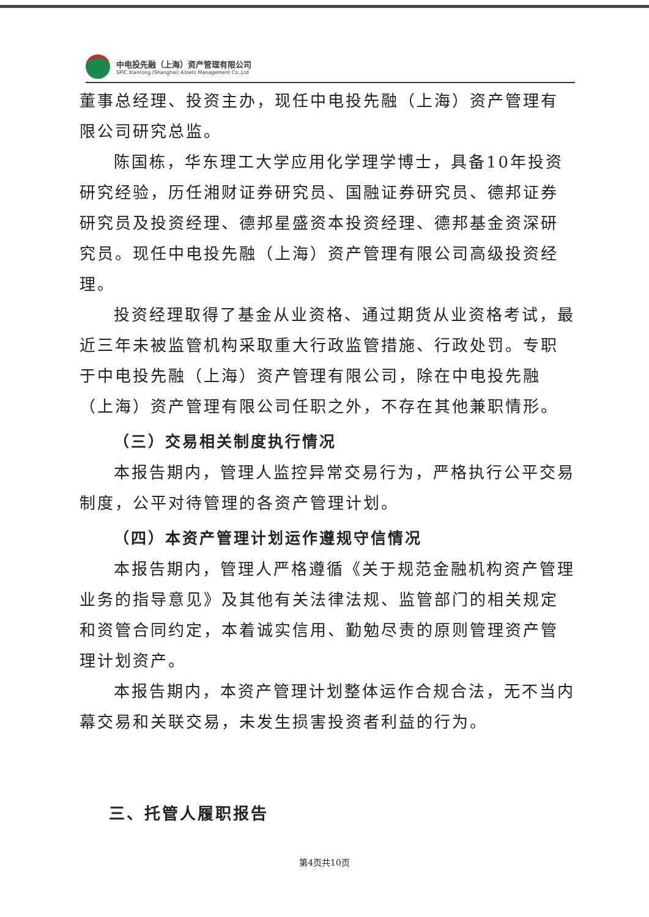中电投先融（上海）资产管理有限公司
SPIC Xianrong (Shanghai) Assets Management Co.,Ltd
董事总经理、投资主办，现任中电投先融（上海）资产管理有限公司研究总监。
陈国栋，华东理工大学应用化学理学博士，具备10年投资研究经验，历任湘财证券研究员、国融证券研究员、德邦证券研究员及投资经理、德邦星盛资本投资经理、德邦基金资深研究员。现任中电投先融（上海）资产管理有限公司高级投资经理。
投资经理取得了基金从业资格、通过期货从业资格考试，最近三年未被监管机构采取重大行政监管措施、行政处罚。专职于中电投先融（上海）资产管理有限公司，除在中电投先融（上海）资产管理有限公司任职之外，不存在其他兼职情形。
（三）交易相关制度执行情况
本报告期内，管理人监控异常交易行为，严格执行公平交易制度，公平对待管理的各资产管理计划。
（四）本资产管理计划运作遵规守信情况
本报告期内，管理人严格遵循《关于规范金融机构资产管理业务的指导意见》及其他有关法律法规、监管部门的相关规定和资管合同约定，本着诚实信用、勤勉尽责的原则管理资产管理计划资产。
本报告期内，本资产管理计划整体运作合规合法，无不当内幕交易和关联交易，未发生损害投资者利益的行为。
三、托管人履职报告
第4页共10页